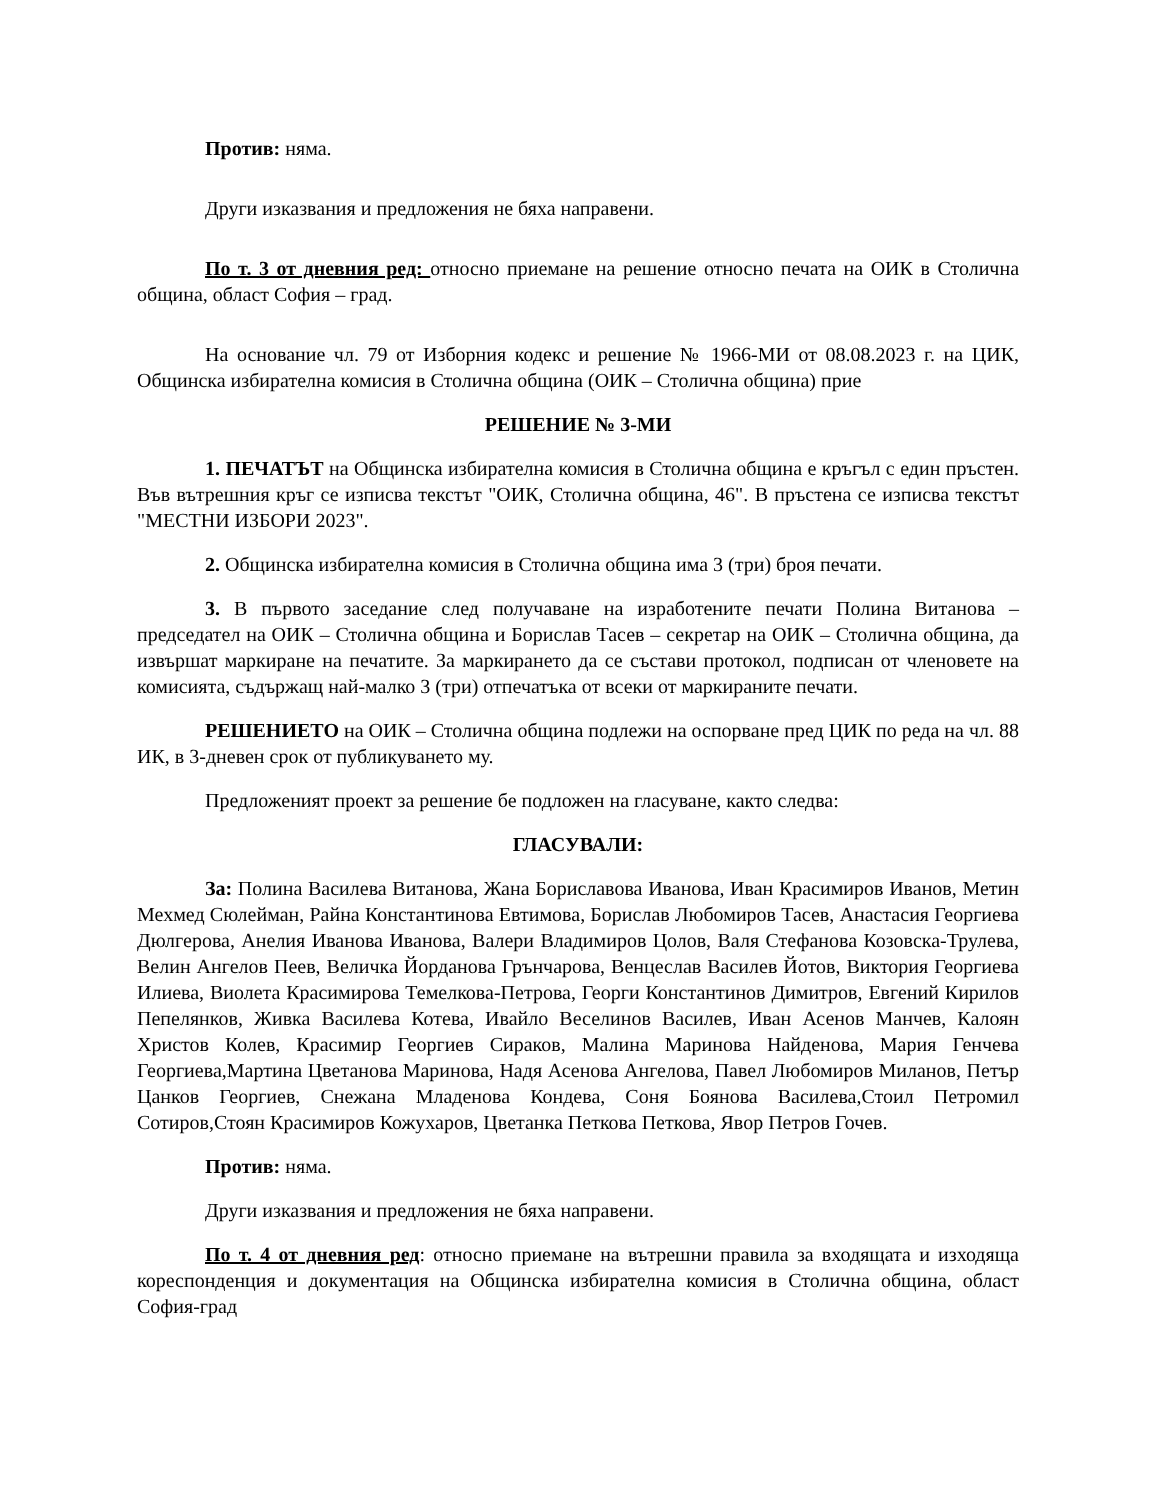Против: няма.
Други изказвания и предложения не бяха направени.
По т. 3 от дневния ред: относно приемане на решение относно печата на ОИК в Столична община, област София – град.
На основание чл. 79 от Изборния кодекс и решение № 1966-МИ от 08.08.2023 г. на ЦИК, Общинска избирателна комисия в Столична община (ОИК – Столична община) прие
РЕШЕНИЕ № 3-МИ
1. ПЕЧАТЪТ на Общинска избирателна комисия в Столична община е кръгъл с един пръстен. Във вътрешния кръг се изписва текстът "ОИК, Столична община, 46". В пръстена се изписва текстът "МЕСТНИ ИЗБОРИ 2023".
2. Общинска избирателна комисия в Столична община има 3 (три) броя печати.
3. В първото заседание след получаване на изработените печати Полина Витанова – председател на ОИК – Столична община и Борислав Тасев – секретар на ОИК – Столична община, да извършат маркиране на печатите. За маркирането да се състави протокол, подписан от членовете на комисията, съдържащ най-малко 3 (три) отпечатъка от всеки от маркираните печати.
РЕШЕНИЕТО на ОИК – Столична община подлежи на оспорване пред ЦИК по реда на чл. 88 ИК, в 3-дневен срок от публикуването му.
Предложеният проект за решение бе подложен на гласуване, както следва:
ГЛАСУВАЛИ:
За: Полина Василева Витанова, Жана Бориславова Иванова, Иван Красимиров Иванов, Метин Мехмед Сюлейман, Райна Константинова Евтимова, Борислав Любомиров Тасев, Анастасия Георгиева Дюлгерова, Анелия Иванова Иванова, Валери Владимиров Цолов, Валя Стефанова Козовска-Трулева, Велин Ангелов Пеев, Величка Йорданова Грънчарова, Венцеслав Василев Йотов, Виктория Георгиева Илиева, Виолета Красимирова Темелкова-Петрова, Георги Константинов Димитров, Евгений Кирилов Пепелянков, Живка Василева Котева, Ивайло Веселинов Василев, Иван Асенов Манчев, Калоян Христов Колев, Красимир Георгиев Сираков, Малина Маринова Найденова, Мария Генчева Георгиева,Мартина Цветанова Маринова, Надя Асенова Ангелова, Павел Любомиров Миланов, Петър Цанков Георгиев, Снежана Младенова Кондева, Соня Боянова Василева,Стоил Петромил Сотиров,Стоян Красимиров Кожухаров, Цветанка Петкова Петкова, Явор Петров Гочев.
Против: няма.
Други изказвания и предложения не бяха направени.
По т. 4 от дневния ред: относно приемане на вътрешни правила за входящата и изходяща кореспонденция и документация на Общинска избирателна комисия в Столична община, област София-град